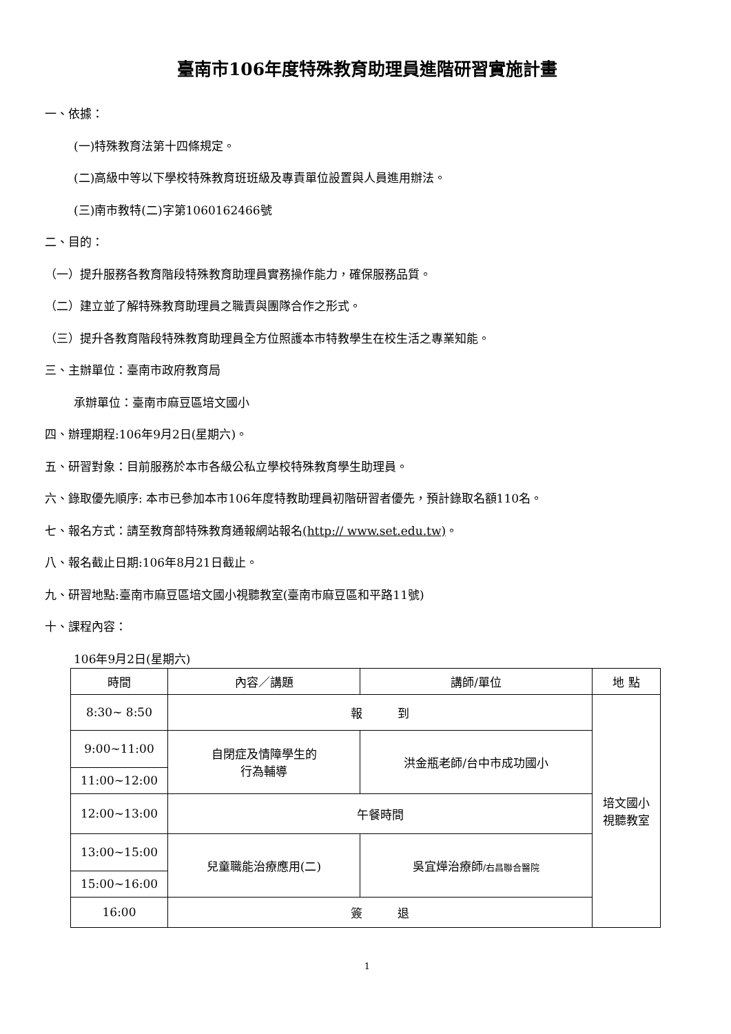臺南市106年度特殊教育助理員進階研習實施計畫
一、依據：
(一)特殊教育法第十四條規定。
(二)高級中等以下學校特殊教育班班級及專責單位設置與人員進用辦法。
(三)南市教特(二)字第1060162466號
二、目的：
（一）提升服務各教育階段特殊教育助理員實務操作能力，確保服務品質。
（二）建立並了解特殊教育助理員之職責與團隊合作之形式。
（三）提升各教育階段特殊教育助理員全方位照護本市特教學生在校生活之專業知能。
三、主辦單位：臺南市政府教育局
承辦單位：臺南市麻豆區培文國小
四、辦理期程:106年9月2日(星期六)。
五、研習對象：目前服務於本市各級公私立學校特殊教育學生助理員。
六、錄取優先順序: 本市已參加本市106年度特教助理員初階研習者優先，預計錄取名額110名。
七、報名方式：請至教育部特殊教育通報網站報名(http:// www.set.edu.tw)。
八、報名截止日期:106年8月21日截止。
九、研習地點:臺南市麻豆區培文國小視聽教室(臺南市麻豆區和平路11號)
十、課程內容：
106年9月2日(星期六)
| 時間 | 內容／講題 | 講師/單位 | 地 點 |
| --- | --- | --- | --- |
| 8:30~ 8:50 | 報 到 | | 培文國小 視聽教室 |
| 9:00~11:00 | 自閉症及情障學生的 行為輔導 | 洪金瓶老師/台中市成功國小 | |
| 11:00~12:00 | | | |
| 12:00~13:00 | 午餐時間 | | |
| 13:00~15:00 | 兒童職能治療應用(二) | 吳宜燁治療師 /右昌聯合醫院 | |
| 15:00~16:00 | | | |
| 16:00 | 簽 退 | | |
1